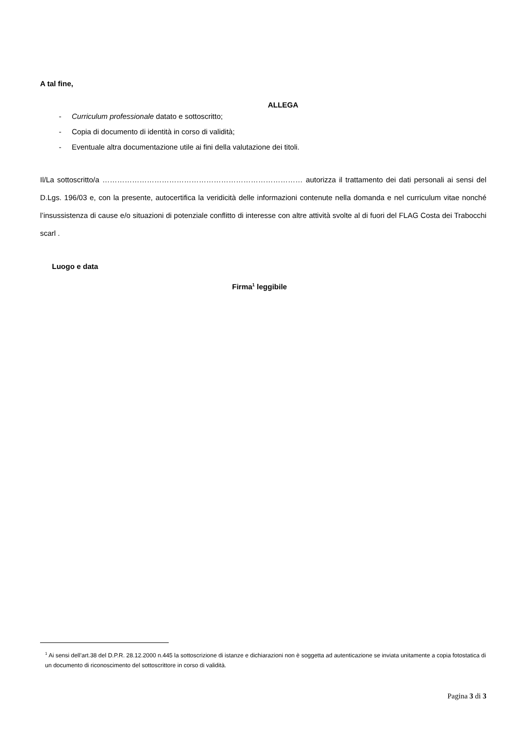A tal fine,
ALLEGA
- Curriculum professionale datato e sottoscritto;
- Copia di documento di identità in corso di validità;
- Eventuale altra documentazione utile ai fini della valutazione dei titoli.
Il/La sottoscritto/a ……………………………………………………………………… autorizza il trattamento dei dati personali ai sensi del D.Lgs. 196/03 e, con la presente, autocertifica la veridicità delle informazioni contenute nella domanda e nel curriculum vitae nonché l’insussistenza di cause e/o situazioni di potenziale conflitto di interesse con altre attività svolte al di fuori del FLAG Costa dei Trabocchi scarl .
Luogo e data
Firma<sup>1</sup> leggibile
<sup>1</sup> Ai sensi dell’art.38 del D.P.R. 28.12.2000 n.445 la sottoscrizione di istanze e dichiarazioni non è soggetta ad autenticazione se inviata unitamente a copia fotostatica di un documento di riconoscimento del sottoscrittore in corso di validità.
Pagina 3 di 3